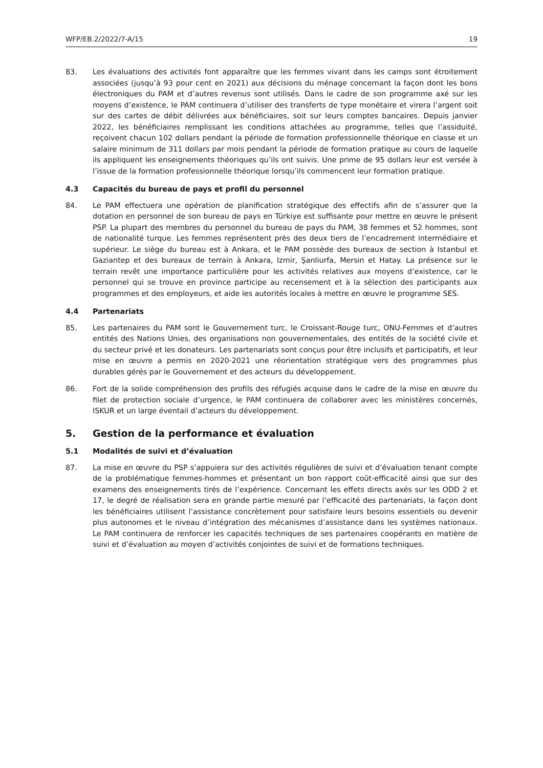WFP/EB.2/2022/7-A/15 19
83. Les évaluations des activités font apparaître que les femmes vivant dans les camps sont étroitement associées (jusqu’à 93 pour cent en 2021) aux décisions du ménage concernant la façon dont les bons électroniques du PAM et d’autres revenus sont utilisés. Dans le cadre de son programme axé sur les moyens d’existence, le PAM continuera d’utiliser des transferts de type monétaire et virera l’argent soit sur des cartes de débit délivrées aux bénéficiaires, soit sur leurs comptes bancaires. Depuis janvier 2022, les bénéficiaires remplissant les conditions attachées au programme, telles que l’assiduité, reçoivent chacun 102 dollars pendant la période de formation professionnelle théorique en classe et un salaire minimum de 311 dollars par mois pendant la période de formation pratique au cours de laquelle ils appliquent les enseignements théoriques qu’ils ont suivis. Une prime de 95 dollars leur est versée à l’issue de la formation professionnelle théorique lorsqu’ils commencent leur formation pratique.
4.3 Capacités du bureau de pays et profil du personnel
84. Le PAM effectuera une opération de planification stratégique des effectifs afin de s’assurer que la dotation en personnel de son bureau de pays en Türkiye est suffisante pour mettre en œuvre le présent PSP. La plupart des membres du personnel du bureau de pays du PAM, 38 femmes et 52 hommes, sont de nationalité turque. Les femmes représentent près des deux tiers de l’encadrement intermédiaire et supérieur. Le siège du bureau est à Ankara, et le PAM possède des bureaux de section à Istanbul et Gaziantep et des bureaux de terrain à Ankara, Izmir, Şanliurfa, Mersin et Hatay. La présence sur le terrain revêt une importance particulière pour les activités relatives aux moyens d’existence, car le personnel qui se trouve en province participe au recensement et à la sélection des participants aux programmes et des employeurs, et aide les autorités locales à mettre en œuvre le programme SES.
4.4 Partenariats
85. Les partenaires du PAM sont le Gouvernement turc, le Croissant-Rouge turc, ONU-Femmes et d’autres entités des Nations Unies, des organisations non gouvernementales, des entités de la société civile et du secteur privé et les donateurs. Les partenariats sont conçus pour être inclusifs et participatifs, et leur mise en œuvre a permis en 2020-2021 une réorientation stratégique vers des programmes plus durables gérés par le Gouvernement et des acteurs du développement.
86. Fort de la solide compréhension des profils des réfugiés acquise dans le cadre de la mise en œuvre du filet de protection sociale d’urgence, le PAM continuera de collaborer avec les ministères concernés, ISKUR et un large éventail d’acteurs du développement.
5. Gestion de la performance et évaluation
5.1 Modalités de suivi et d’évaluation
87. La mise en œuvre du PSP s’appuiera sur des activités régulières de suivi et d’évaluation tenant compte de la problématique femmes-hommes et présentant un bon rapport coût-efficacité ainsi que sur des examens des enseignements tirés de l’expérience. Concernant les effets directs axés sur les ODD 2 et 17, le degré de réalisation sera en grande partie mesuré par l’efficacité des partenariats, la façon dont les bénéficiaires utilisent l’assistance concrètement pour satisfaire leurs besoins essentiels ou devenir plus autonomes et le niveau d’intégration des mécanismes d’assistance dans les systèmes nationaux. Le PAM continuera de renforcer les capacités techniques de ses partenaires coopérants en matière de suivi et d’évaluation au moyen d’activités conjointes de suivi et de formations techniques.